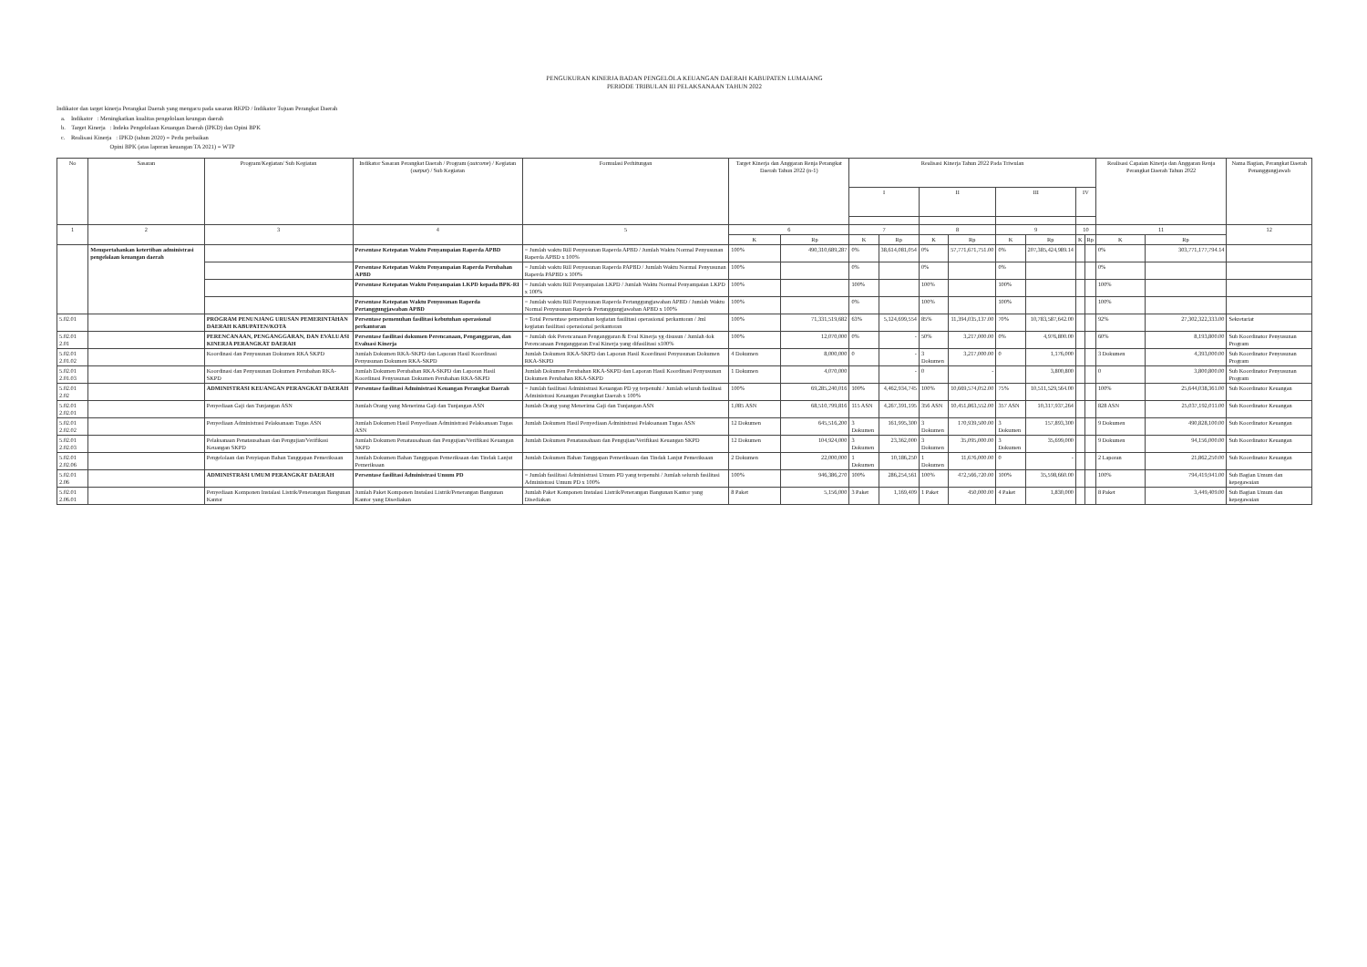PENGUKURAN KINERJA BADAN PENGELOLA KEUANGAN DAERAH KABUPATEN LUMAJANG
PERIODE TRIBULAN III PELAKSANAAN TAHUN 2022
Indikator dan target kinerja Perangkat Daerah yang mengacu pada sasaran RKPD / Indikator Tujuan Perangkat Daerah
a. Indikator : Meningkatkan kualitas pengelolaan keungan daerah
b. Target Kinerja : Indeks Pengelolaan Keuangan Daerah (IPKD) dan Opini BPK
c. Realisasi Kinerja : IPKD (tahun 2020) = Perlu perbaikan
Opini BPK (atas laporan keuangan TA 2021) = WTP
| No | Sasaran | Program/Kegiatan/ Sub Kegiatan | Indikator Sasaran Perangkat Daerah / Program ( outcome ) / Kegiatan ( output ) / Sub Kegiatan | Formulasi Perhitungan | Target Kinerja dan Anggaran Renja Perangkat Daerah Tahun 2022 (n-1) | | Realisasi Kinerja Tahun 2022 Pada Triwulan | | | | | | | | Realisasi Capaian Kinerja dan Anggaran Renja Perangkat Daerah Tahun 2022 | | Nama Bagian, Perangkat Daerah Penanggungjawab |
| --- | --- | --- | --- | --- | --- | --- | --- | --- | --- | --- | --- | --- | --- | --- | --- | --- | --- |
| | | | | | | | I | | II | | III | | IV | | | | |
| 1 | 2 | 3 | 4 | 5 | 6 | | 7 | | 8 | | 9 | | 10 | | 11 | | 12 |
| | | | | | K | Rp | K | Rp | K | Rp | K | Rp | K | Rp | K | Rp | |
| | Mempertahankan ketertiban administrasi pengelolaan keuangan daerah | | Persentase Ketepatan Waktu Penyampaian Raperda APBD | = Jumlah waktu Rill Penyusunan Raperda APBD / Jumlah Waktu Normal Penyusunan Raperda APBD x 100% | 100% | 490,310,689,287 | 0% | 38,614,081,054 | 0% | 57,771,671,751.00 | 0% | 207,385,424,989.14 | | | 0% | 303,771,177,794.14 | |
| | | | Persentase Ketepatan Waktu Penyampaian Raperda Perubahan APBD | = Jumlah waktu Rill Penyusunan Raperda PAPBD / Jumlah Waktu Normal Penyusunan Raperda PAPBD x 100% | 100% | | 0% | | 0% | | 0% | | | | 0% | | |
| | | | Persentase Ketepatan Waktu Penyampaian LKPD kepada BPK-RI | = Jumlah waktu Rill Penyampaian LKPD / Jumlah Waktu Normal Penyampaian LKPD x 100% | 100% | | 100% | | 100% | | 100% | | | | 100% | | |
| | | | Persentase Ketepatan Waktu Penyusunan Raperda Pertanggungjawaban APBD | = Jumlah waktu Rill Penyusunan Raperda Pertanggungjawaban APBD / Jumlah Waktu Normal Penyusunan Raperda Pertanggungjawaban APBD x 100% | 100% | | 0% | | 100% | | 100% | | | | 100% | | |
| 5.02.01 | | PROGRAM PENUNJANG URUSAN PEMERINTAHAN DAERAH KABUPATEN/KOTA | Persentase pemenuhan fasilitasi kebutuhan operasional perkantoran | = Total Persentase pemenuhan kegiatan fasilitasi operasional perkantoran / Jml kegiatan fasilitasi operasional perkantoran | 100% | 71,331,519,682 | 63% | 5,124,699,554 | 85% | 11,394,035,137.00 | 70% | 10,783,587,642.00 | | | 92% | 27,302,322,333.00 | Sekretariat |
| 5.02.01 2.01 | | PERENCANAAN, PENGANGGARAN, DAN EVALUASI KINERJA PERANGKAT DAERAH | Persentase fasilitasi dokumen Perencanaan, Penganggaran, dan Evaluasi Kinerja | = Jumlah dok Perencanaan Penganggaran & Eval Kinerja yg disusun / Jumlah dok Perencanaan Penganggaran Eval Kinerja yang difasilitasi x100% | 100% | 12,070,000 | 0% | - | 50% | 3,217,000.00 | 0% | 4,976,800.00 | | | 60% | 8,193,800.00 | Sub Koordinator Penyusunan Program |
| 5.02.01 2.01.02 | | Koordinasi dan Penyusunan Dokumen RKA SKPD | Jumlah Dokumen RKA-SKPD dan Laporan Hasil Koordinasi Penyusunan Dokumen RKA-SKPD | Jumlah Dokumen RKA-SKPD dan Laporan Hasil Koordinasi Penyusunan Dokumen RKA-SKPD | 4 Dokumen | 8,000,000 | 0 | - | 3 Dokumen | 3,217,000.00 | 0 | 1,176,000 | | | 3 Dokumen | 4,393,000.00 | Sub Koordinator Penyusunan Program |
| 5.02.01 2.01.03 | | Koordinasi dan Penyusunan Dokumen Perubahan RKA-SKPD | Jumlah Dokumen Perubahan RKA-SKPD dan Laporan Hasil Koordinasi Penyusunan Dokumen Perubahan RKA-SKPD | Jumlah Dokumen Perubahan RKA-SKPD dan Laporan Hasil Koordinasi Penyusunan Dokumen Perubahan RKA-SKPD | 1 Dokumen | 4,070,000 | | - | 0 | - | | 3,800,800 | | | 0 | 3,800,800.00 | Sub Koordinator Penyusunan Program |
| 5.02.01 2.02 | | ADMINISTRASI KEUANGAN PERANGKAT DAERAH | Persentase fasilitasi Administrasi Keuangan Perangkat Daerah | = Jumlah fasilitasi Administrasi Keuangan PD yg terpenuhi / Jumlah seluruh fasilitasi Administrasi Keuangan Perangkat Daerah x 100% | 100% | 69,285,240,016 | 100% | 4,462,934,745 | 100% | 10,669,574,052.00 | 75% | 10,511,529,564.00 | | | 100% | 25,644,038,361.00 | Sub Koordinator Keuangan |
| 5.02.01 2.02.01 | | Penyediaan Gaji dan Tunjangan ASN | Jumlah Orang yang Menerima Gaji dan Tunjangan ASN | Jumlah Orang yang Menerima Gaji dan Tunjangan ASN | 1,085 ASN | 68,510,799,816 | 115 ASN | 4,267,391,195 | 356 ASN | 10,451,863,552.00 | 357 ASN | 10,317,937,264 | | | 828 ASN | 25,037,192,011.00 | Sub Koordinator Keuangan |
| 5.02.01 2.02.02 | | Penyediaan Administrasi Pelaksanaan Tugas ASN | Jumlah Dokumen Hasil Penyediaan Administrasi Pelaksanaan Tugas ASN | Jumlah Dokumen Hasil Penyediaan Administrasi Pelaksanaan Tugas ASN | 12 Dokumen | 645,516,200 | 3 Dokumen | 161,995,300 | 3 Dokumen | 170,939,500.00 | 3 Dokumen | 157,893,300 | | | 9 Dokumen | 490,828,100.00 | Sub Koordinator Keuangan |
| 5.02.01 2.02.03 | | Pelaksanaan Penatausahaan dan Pengujian/Verifikasi Keuangan SKPD | Jumlah Dokumen Penatausahaan dan Pengujian/Verifikasi Keuangan SKPD | Jumlah Dokumen Penatausahaan dan Pengujian/Verifikasi Keuangan SKPD | 12 Dokumen | 104,924,000 | 3 Dokumen | 23,362,000 | 3 Dokumen | 35,095,000.00 | 3 Dokumen | 35,699,000 | | | 9 Dokumen | 94,156,000.00 | Sub Koordinator Keuangan |
| 5.02.01 2.02.06 | | Pengelolaan dan Penyiapan Bahan Tanggapan Pemeriksaan | Jumlah Dokumen Bahan Tanggapan Pemeriksaan dan Tindak Lanjut Pemeriksaan | Jumlah Dokumen Bahan Tanggapan Pemeriksaan dan Tindak Lanjut Pemeriksaan | 2 Dokumen | 22,000,000 | 1 Dokumen | 10,186,250 | 1 Dokumen | 11,676,000.00 | 0 | - | | | 2 Laporan | 21,862,250.00 | Sub Koordinator Keuangan |
| 5.02.01 2.06 | | ADMINISTRASI UMUM PERANGKAT DAERAH | Persentase fasilitasi Administrasi Umum PD | = Jumlah fasilitasi Administrasi Umum PD yang terpenuhi / Jumlah seluruh fasilitasi Administrasi Umum PD x 100% | 100% | 946,386,270 | 100% | 286,254,561 | 100% | 472,566,720.00 | 100% | 35,598,660.00 | | | 100% | 794,419,941.00 | Sub Bagian Umum dan kepegawaian |
| 5.02.01 2.06.01 | | Penyediaan Komponen Instalasi Listrik/Penerangan Bangunan Kantor | Jumlah Paket Komponen Instalasi Listrik/Penerangan Bangunan Kantor yang Disediakan | Jumlah Paket Komponen Instalasi Listrik/Penerangan Bangunan Kantor yang Disediakan | 8 Paket | 5,156,000 | 3 Paket | 1,169,409 | 1 Paket | 450,000.00 | 4 Paket | 1,830,000 | | | 8 Paket | 3,449,409.00 | Sub Bagian Umum dan kepegawaian |